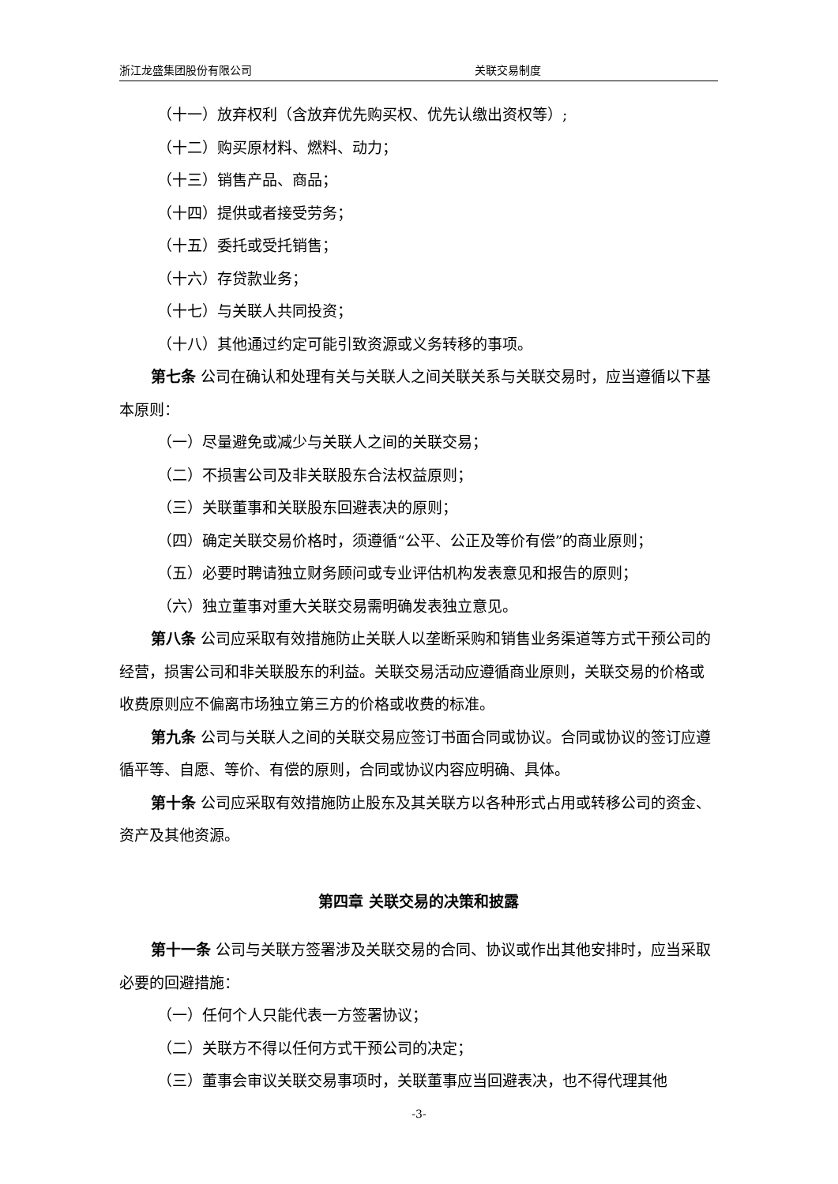浙江龙盛集团股份有限公司 关联交易制度
（十一）放弃权利（含放弃优先购买权、优先认缴出资权等）;
（十二）购买原材料、燃料、动力；
（十三）销售产品、商品；
（十四）提供或者接受劳务；
（十五）委托或受托销售；
（十六）存贷款业务；
（十七）与关联人共同投资；
（十八）其他通过约定可能引致资源或义务转移的事项。
第七条 公司在确认和处理有关与关联人之间关联关系与关联交易时，应当遵循以下基本原则：
（一）尽量避免或减少与关联人之间的关联交易；
（二）不损害公司及非关联股东合法权益原则；
（三）关联董事和关联股东回避表决的原则；
（四）确定关联交易价格时，须遵循“公平、公正及等价有偿”的商业原则；
（五）必要时聘请独立财务顾问或专业评估机构发表意见和报告的原则；
（六）独立董事对重大关联交易需明确发表独立意见。
第八条 公司应采取有效措施防止关联人以垄断采购和销售业务渠道等方式干预公司的经营，损害公司和非关联股东的利益。关联交易活动应遵循商业原则，关联交易的价格或收费原则应不偏离市场独立第三方的价格或收费的标准。
第九条 公司与关联人之间的关联交易应签订书面合同或协议。合同或协议的签订应遵循平等、自愿、等价、有偿的原则，合同或协议内容应明确、具体。
第十条 公司应采取有效措施防止股东及其关联方以各种形式占用或转移公司的资金、资产及其他资源。
第四章 关联交易的决策和披露
第十一条 公司与关联方签署涉及关联交易的合同、协议或作出其他安排时，应当采取必要的回避措施：
（一）任何个人只能代表一方签署协议；
（二）关联方不得以任何方式干预公司的决定；
（三）董事会审议关联交易事项时，关联董事应当回避表决，也不得代理其他
-3-